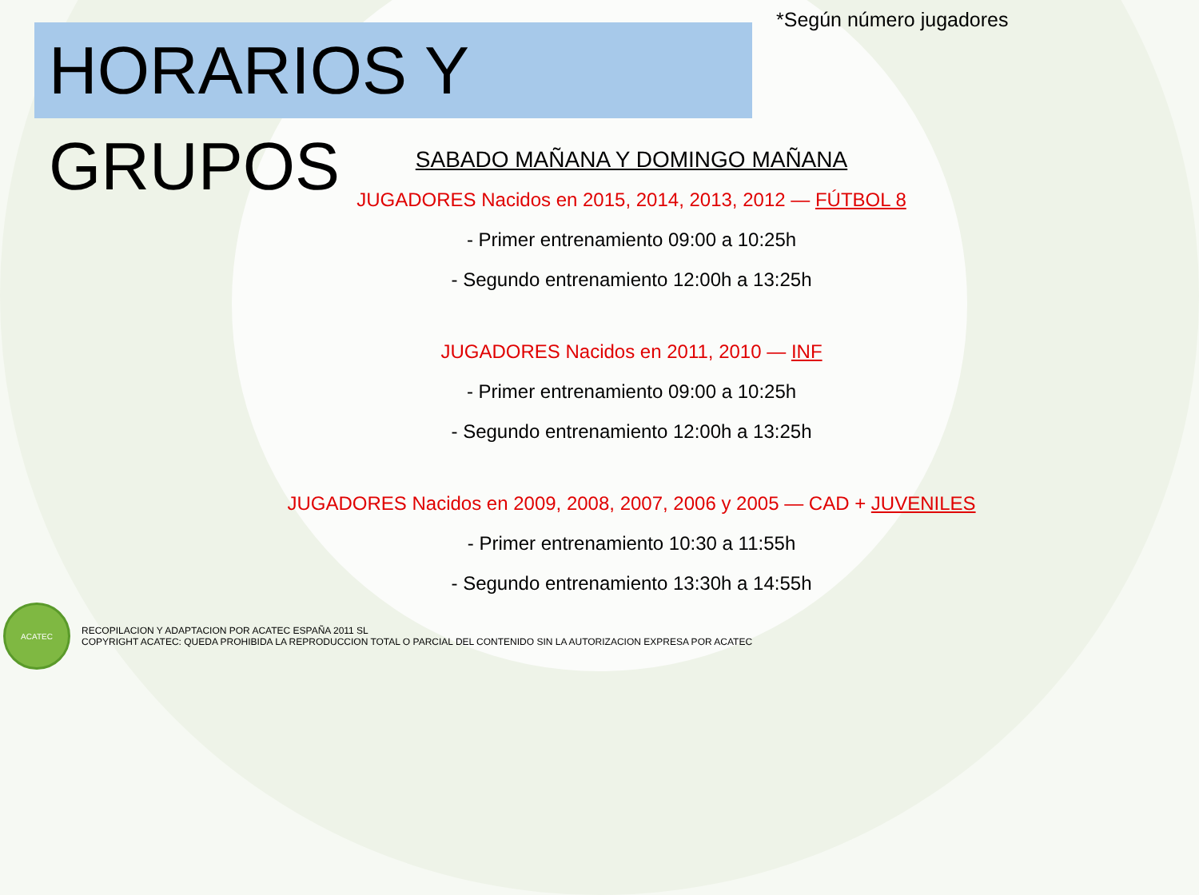HORARIOS Y GRUPOS
*Según número jugadores
SABADO MAÑANA Y DOMINGO MAÑANA
JUGADORES Nacidos en 2015, 2014, 2013, 2012 — FÚTBOL 8
- Primer entrenamiento 09:00 a 10:25h
- Segundo entrenamiento 12:00h a 13:25h
JUGADORES Nacidos en 2011, 2010 — INF
- Primer entrenamiento 09:00 a 10:25h
- Segundo entrenamiento 12:00h a 13:25h
JUGADORES Nacidos en 2009, 2008, 2007, 2006 y 2005 — CAD + JUVENILES
- Primer entrenamiento 10:30 a 11:55h
- Segundo entrenamiento 13:30h a 14:55h
ACATEC
RECOPILACION Y ADAPTACION POR ACATEC ESPAÑA 2011 SL
COPYRIGHT ACATEC: QUEDA PROHIBIDA LA REPRODUCCION TOTAL O PARCIAL DEL CONTENIDO SIN LA AUTORIZACION EXPRESA POR ACATEC